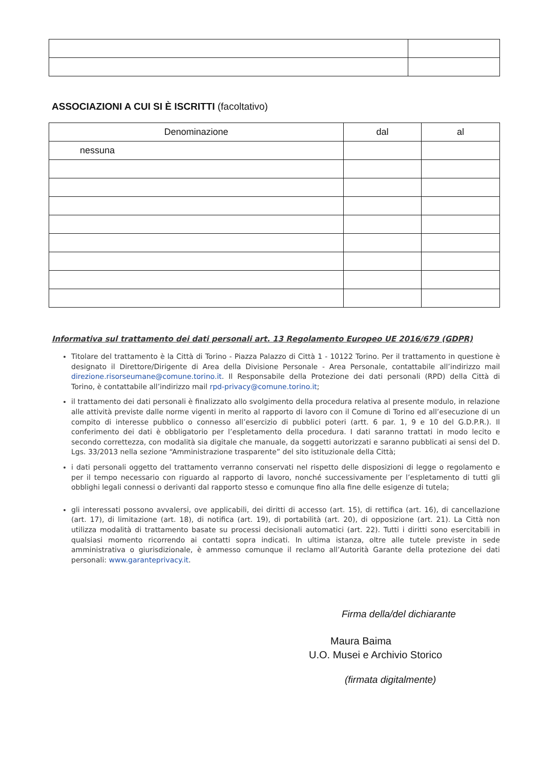ASSOCIAZIONI A CUI SI È ISCRITTI (facoltativo)
| Denominazione | dal | al |
| --- | --- | --- |
| nessuna | | |
Informativa sul trattamento dei dati personali art. 13 Regolamento Europeo UE 2016/679 (GDPR)
Titolare del trattamento è la Città di Torino - Piazza Palazzo di Città 1 - 10122 Torino. Per il trattamento in questione è designato il Direttore/Dirigente di Area della Divisione Personale - Area Personale, contattabile all’indirizzo mail direzione.risorseumane@comune.torino.it. Il Responsabile della Protezione dei dati personali (RPD) della Città di Torino, è contattabile all’indirizzo mail rpd-privacy@comune.torino.it;
il trattamento dei dati personali è finalizzato allo svolgimento della procedura relativa al presente modulo, in relazione alle attività previste dalle norme vigenti in merito al rapporto di lavoro con il Comune di Torino ed all’esecuzione di un compito di interesse pubblico o connesso all’esercizio di pubblici poteri (artt. 6 par. 1, 9 e 10 del G.D.P.R.). Il conferimento dei dati è obbligatorio per l’espletamento della procedura. I dati saranno trattati in modo lecito e secondo correttezza, con modalità sia digitale che manuale, da soggetti autorizzati e saranno pubblicati ai sensi del D. Lgs. 33/2013 nella sezione “Amministrazione trasparente” del sito istituzionale della Città;
i dati personali oggetto del trattamento verranno conservati nel rispetto delle disposizioni di legge o regolamento e per il tempo necessario con riguardo al rapporto di lavoro, nonché successivamente per l’espletamento di tutti gli obblighi legali connessi o derivanti dal rapporto stesso e comunque fino alla fine delle esigenze di tutela;
gli interessati possono avvalersi, ove applicabili, dei diritti di accesso (art. 15), di rettifica (art. 16), di cancellazione (art. 17), di limitazione (art. 18), di notifica (art. 19), di portabilità (art. 20), di opposizione (art. 21). La Città non utilizza modalità di trattamento basate su processi decisionali automatici (art. 22). Tutti i diritti sono esercitabili in qualsiasi momento ricorrendo ai contatti sopra indicati. In ultima istanza, oltre alle tutele previste in sede amministrativa o giurisdizionale, è ammesso comunque il reclamo all’Autorità Garante della protezione dei dati personali: www.garanteprivacy.it.
Firma della/del dichiarante
Maura Baima
U.O. Musei e Archivio Storico
(firmata digitalmente)